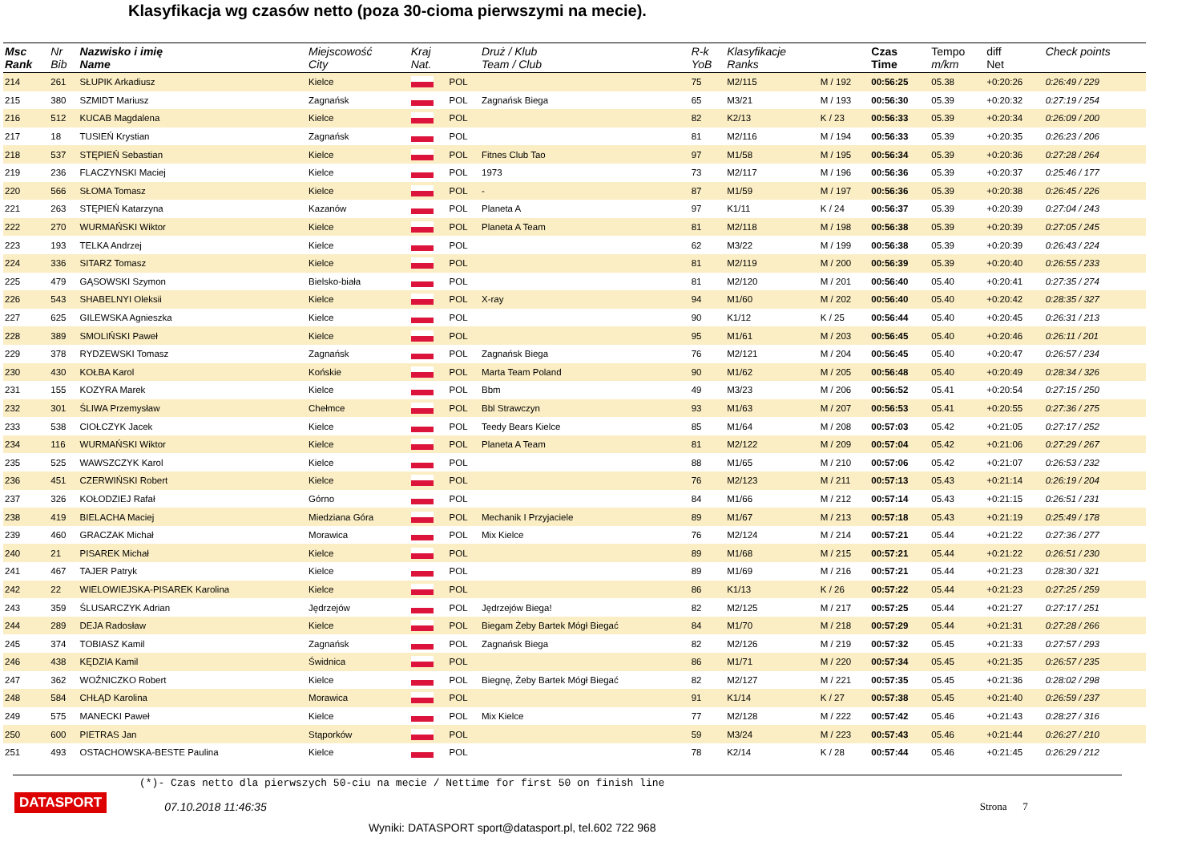Klasyfikacja wg czasów netto (poza 30-cioma pierwszymi na mecie).
| Msc Rank | Nr Bib | Nazwisko i imię Name | Miejscowość City | Kraj Nat. | | Druż / Klub Team / Club | R-k YoB | Klasyfikacje Ranks | | Czas Time | Tempo m/km | diff Net | Check points |
| --- | --- | --- | --- | --- | --- | --- | --- | --- | --- | --- | --- | --- | --- |
| 214 | 261 | SŁUPIK Arkadiusz | Kielce | | POL | | 75 | M2/115 | M / 192 | 00:56:25 | 05.38 | +0:20:26 | 0:26:49 / 229 |
| 215 | 380 | SZMIDT Mariusz | Zagnańsk | | POL | Zagnańsk Biega | 65 | M3/21 | M / 193 | 00:56:30 | 05.39 | +0:20:32 | 0:27:19 / 254 |
| 216 | 512 | KUCAB Magdalena | Kielce | | POL | | 82 | K2/13 | K / 23 | 00:56:33 | 05.39 | +0:20:34 | 0:26:09 / 200 |
| 217 | 18 | TUSIEŃ Krystian | Zagnańsk | | POL | | 81 | M2/116 | M / 194 | 00:56:33 | 05.39 | +0:20:35 | 0:26:23 / 206 |
| 218 | 537 | STĘPIEŃ Sebastian | Kielce | | POL | Fitnes Club Tao | 97 | M1/58 | M / 195 | 00:56:34 | 05.39 | +0:20:36 | 0:27:28 / 264 |
| 219 | 236 | FLACZYNSKI Maciej | Kielce | | POL | 1973 | 73 | M2/117 | M / 196 | 00:56:36 | 05.39 | +0:20:37 | 0:25:46 / 177 |
| 220 | 566 | SŁOMA Tomasz | Kielce | | POL | - | 87 | M1/59 | M / 197 | 00:56:36 | 05.39 | +0:20:38 | 0:26:45 / 226 |
| 221 | 263 | STĘPIEŃ Katarzyna | Kazanów | | POL | Planeta A | 97 | K1/11 | K / 24 | 00:56:37 | 05.39 | +0:20:39 | 0:27:04 / 243 |
| 222 | 270 | WURMAŃSKI Wiktor | Kielce | | POL | Planeta A Team | 81 | M2/118 | M / 198 | 00:56:38 | 05.39 | +0:20:39 | 0:27:05 / 245 |
| 223 | 193 | TELKA Andrzej | Kielce | | POL | | 62 | M3/22 | M / 199 | 00:56:38 | 05.39 | +0:20:39 | 0:26:43 / 224 |
| 224 | 336 | SITARZ Tomasz | Kielce | | POL | | 81 | M2/119 | M / 200 | 00:56:39 | 05.39 | +0:20:40 | 0:26:55 / 233 |
| 225 | 479 | GĄSOWSKI Szymon | Bielsko-biała | | POL | | 81 | M2/120 | M / 201 | 00:56:40 | 05.40 | +0:20:41 | 0:27:35 / 274 |
| 226 | 543 | SHABELNYI Oleksii | Kielce | | POL | X-ray | 94 | M1/60 | M / 202 | 00:56:40 | 05.40 | +0:20:42 | 0:28:35 / 327 |
| 227 | 625 | GILEWSKA Agnieszka | Kielce | | POL | | 90 | K1/12 | K / 25 | 00:56:44 | 05.40 | +0:20:45 | 0:26:31 / 213 |
| 228 | 389 | SMOLIŃSKI Paweł | Kielce | | POL | | 95 | M1/61 | M / 203 | 00:56:45 | 05.40 | +0:20:46 | 0:26:11 / 201 |
| 229 | 378 | RYDZEWSKI Tomasz | Zagnańsk | | POL | Zagnańsk Biega | 76 | M2/121 | M / 204 | 00:56:45 | 05.40 | +0:20:47 | 0:26:57 / 234 |
| 230 | 430 | KOŁBA Karol | Końskie | | POL | Marta Team Poland | 90 | M1/62 | M / 205 | 00:56:48 | 05.40 | +0:20:49 | 0:28:34 / 326 |
| 231 | 155 | KOZYRA Marek | Kielce | | POL | Bbm | 49 | M3/23 | M / 206 | 00:56:52 | 05.41 | +0:20:54 | 0:27:15 / 250 |
| 232 | 301 | ŚLIWA Przemysław | Chełmce | | POL | Bbl Strawczyn | 93 | M1/63 | M / 207 | 00:56:53 | 05.41 | +0:20:55 | 0:27:36 / 275 |
| 233 | 538 | CIOŁCZYK Jacek | Kielce | | POL | Teedy Bears Kielce | 85 | M1/64 | M / 208 | 00:57:03 | 05.42 | +0:21:05 | 0:27:17 / 252 |
| 234 | 116 | WURMAŃSKI Wiktor | Kielce | | POL | Planeta A Team | 81 | M2/122 | M / 209 | 00:57:04 | 05.42 | +0:21:06 | 0:27:29 / 267 |
| 235 | 525 | WAWSZCZYK Karol | Kielce | | POL | | 88 | M1/65 | M / 210 | 00:57:06 | 05.42 | +0:21:07 | 0:26:53 / 232 |
| 236 | 451 | CZERWIŃSKI Robert | Kielce | | POL | | 76 | M2/123 | M / 211 | 00:57:13 | 05.43 | +0:21:14 | 0:26:19 / 204 |
| 237 | 326 | KOŁODZIEJ Rafał | Górno | | POL | | 84 | M1/66 | M / 212 | 00:57:14 | 05.43 | +0:21:15 | 0:26:51 / 231 |
| 238 | 419 | BIELACHA Maciej | Miedziana Góra | | POL | Mechanik I Przyjaciele | 89 | M1/67 | M / 213 | 00:57:18 | 05.43 | +0:21:19 | 0:25:49 / 178 |
| 239 | 460 | GRACZAK Michał | Morawica | | POL | Mix Kielce | 76 | M2/124 | M / 214 | 00:57:21 | 05.44 | +0:21:22 | 0:27:36 / 277 |
| 240 | 21 | PISAREK Michał | Kielce | | POL | | 89 | M1/68 | M / 215 | 00:57:21 | 05.44 | +0:21:22 | 0:26:51 / 230 |
| 241 | 467 | TAJER Patryk | Kielce | | POL | | 89 | M1/69 | M / 216 | 00:57:21 | 05.44 | +0:21:23 | 0:28:30 / 321 |
| 242 | 22 | WIELOWIEJSKA-PISAREK Karolina | Kielce | | POL | | 86 | K1/13 | K / 26 | 00:57:22 | 05.44 | +0:21:23 | 0:27:25 / 259 |
| 243 | 359 | ŚLUSARCZYK Adrian | Jędrzejów | | POL | Jędrzejów Biega! | 82 | M2/125 | M / 217 | 00:57:25 | 05.44 | +0:21:27 | 0:27:17 / 251 |
| 244 | 289 | DEJA Radosław | Kielce | | POL | Biegam Żeby Bartek Mógł Biegać | 84 | M1/70 | M / 218 | 00:57:29 | 05.44 | +0:21:31 | 0:27:28 / 266 |
| 245 | 374 | TOBIASZ Kamil | Zagnańsk | | POL | Zagnańsk Biega | 82 | M2/126 | M / 219 | 00:57:32 | 05.45 | +0:21:33 | 0:27:57 / 293 |
| 246 | 438 | KĘDZIA Kamil | Świdnica | | POL | | 86 | M1/71 | M / 220 | 00:57:34 | 05.45 | +0:21:35 | 0:26:57 / 235 |
| 247 | 362 | WOŹNICZKO Robert | Kielce | | POL | Biegnę, Żeby Bartek Mógł Biegać | 82 | M2/127 | M / 221 | 00:57:35 | 05.45 | +0:21:36 | 0:28:02 / 298 |
| 248 | 584 | CHŁĄD Karolina | Morawica | | POL | | 91 | K1/14 | K / 27 | 00:57:38 | 05.45 | +0:21:40 | 0:26:59 / 237 |
| 249 | 575 | MANECKI Paweł | Kielce | | POL | Mix Kielce | 77 | M2/128 | M / 222 | 00:57:42 | 05.46 | +0:21:43 | 0:28:27 / 316 |
| 250 | 600 | PIETRAS Jan | Stąporków | | POL | | 59 | M3/24 | M / 223 | 00:57:43 | 05.46 | +0:21:44 | 0:26:27 / 210 |
| 251 | 493 | OSTACHOWSKA-BESTE Paulina | Kielce | | POL | | 78 | K2/14 | K / 28 | 00:57:44 | 05.46 | +0:21:45 | 0:26:29 / 212 |
(*)- Czas netto dla pierwszych 50-ciu na mecie / Nettime for first 50 on finish line
DATASPORT
07.10.2018 11:46:35
Strona 7
Wyniki: DATASPORT sport@datasport.pl, tel.602 722 968